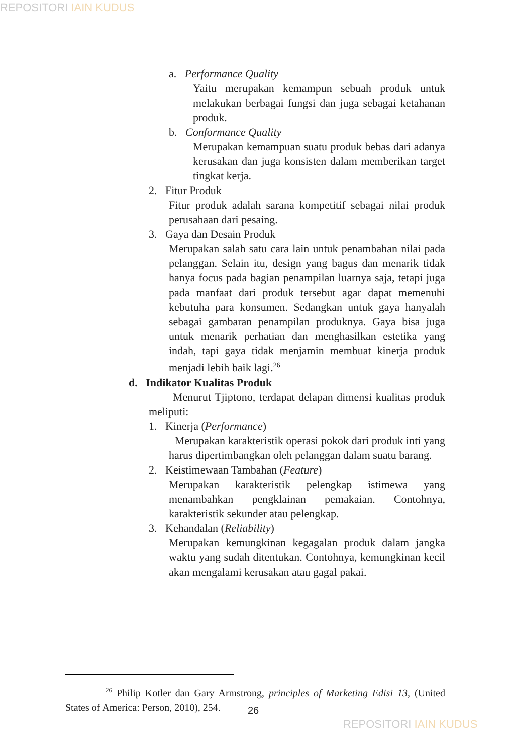REPOSITORI IAIN KUDUS
a. Performance Quality
Yaitu merupakan kemampun sebuah produk untuk melakukan berbagai fungsi dan juga sebagai ketahanan produk.
b. Conformance Quality
Merupakan kemampuan suatu produk bebas dari adanya kerusakan dan juga konsisten dalam memberikan target tingkat kerja.
2. Fitur Produk
Fitur produk adalah sarana kompetitif sebagai nilai produk perusahaan dari pesaing.
3. Gaya dan Desain Produk
Merupakan salah satu cara lain untuk penambahan nilai pada pelanggan. Selain itu, design yang bagus dan menarik tidak hanya focus pada bagian penampilan luarnya saja, tetapi juga pada manfaat dari produk tersebut agar dapat memenuhi kebutuha para konsumen. Sedangkan untuk gaya hanyalah sebagai gambaran penampilan produknya. Gaya bisa juga untuk menarik perhatian dan menghasilkan estetika yang indah, tapi gaya tidak menjamin membuat kinerja produk menjadi lebih baik lagi.<sup>26</sup>
d. Indikator Kualitas Produk
Menurut Tjiptono, terdapat delapan dimensi kualitas produk meliputi:
1. Kinerja (Performance)
Merupakan karakteristik operasi pokok dari produk inti yang harus dipertimbangkan oleh pelanggan dalam suatu barang.
2. Keistimewaan Tambahan (Feature)
Merupakan karakteristik pelengkap istimewa yang menambahkan pengklainan pemakaian. Contohnya, karakteristik sekunder atau pelengkap.
3. Kehandalan (Reliability)
Merupakan kemungkinan kegagalan produk dalam jangka waktu yang sudah ditentukan. Contohnya, kemungkinan kecil akan mengalami kerusakan atau gagal pakai.
<sup>26</sup> Philip Kotler dan Gary Armstrong, principles of Marketing Edisi 13, (United States of America: Person, 2010), 254.
26
REPOSITORI IAIN KUDUS